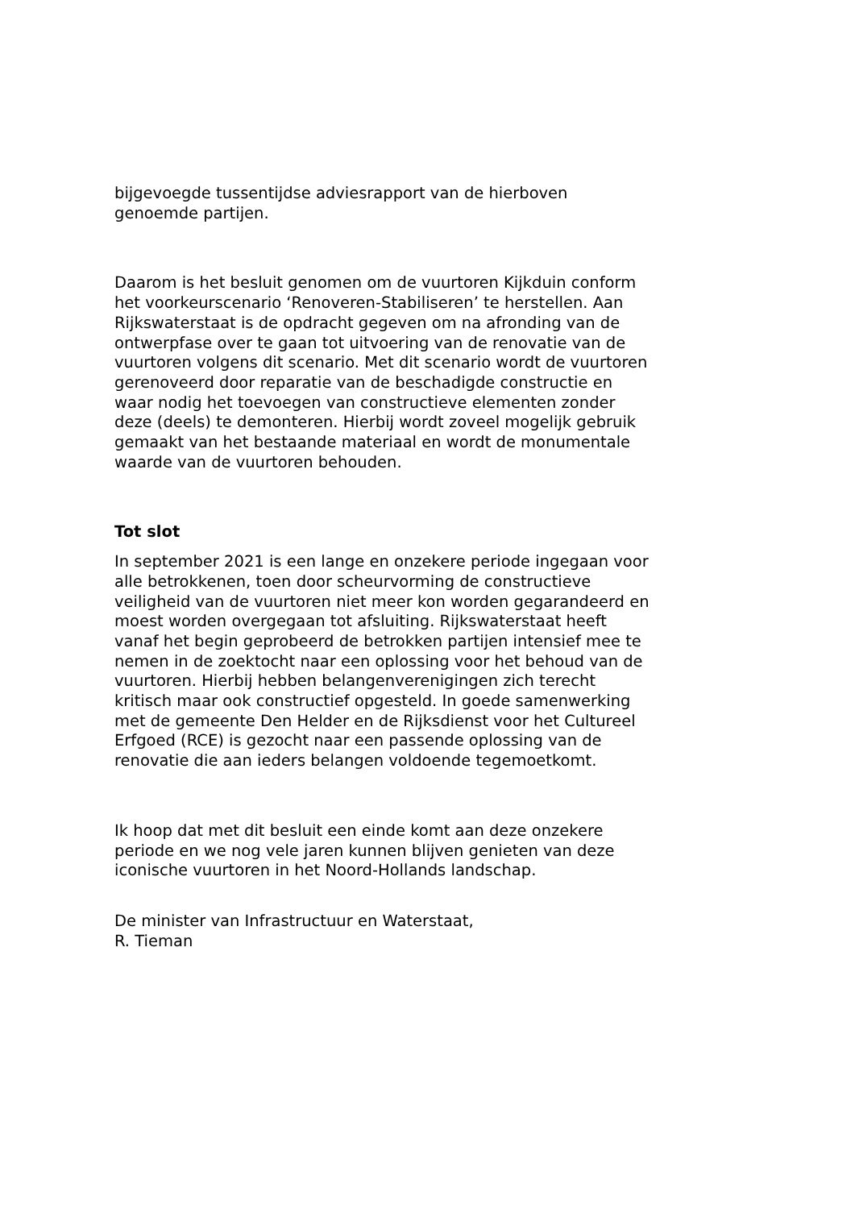bijgevoegde tussentijdse adviesrapport van de hierboven
genoemde partijen.
Daarom is het besluit genomen om de vuurtoren Kijkduin conform
het voorkeurscenario ‘Renoveren-Stabiliseren’ te herstellen. Aan
Rijkswaterstaat is de opdracht gegeven om na afronding van de
ontwerpfase over te gaan tot uitvoering van de renovatie van de
vuurtoren volgens dit scenario. Met dit scenario wordt de vuurtoren
gerenoveerd door reparatie van de beschadigde constructie en
waar nodig het toevoegen van constructieve elementen zonder
deze (deels) te demonteren. Hierbij wordt zoveel mogelijk gebruik
gemaakt van het bestaande materiaal en wordt de monumentale
waarde van de vuurtoren behouden.
Tot slot
In september 2021 is een lange en onzekere periode ingegaan voor
alle betrokkenen, toen door scheurvorming de constructieve
veiligheid van de vuurtoren niet meer kon worden gegarandeerd en
moest worden overgegaan tot afsluiting. Rijkswaterstaat heeft
vanaf het begin geprobeerd de betrokken partijen intensief mee te
nemen in de zoektocht naar een oplossing voor het behoud van de
vuurtoren. Hierbij hebben belangenverenigingen zich terecht
kritisch maar ook constructief opgesteld. In goede samenwerking
met de gemeente Den Helder en de Rijksdienst voor het Cultureel
Erfgoed (RCE) is gezocht naar een passende oplossing van de
renovatie die aan ieders belangen voldoende tegemoetkomt.
Ik hoop dat met dit besluit een einde komt aan deze onzekere
periode en we nog vele jaren kunnen blijven genieten van deze
iconische vuurtoren in het Noord-Hollands landschap.
De minister van Infrastructuur en Waterstaat,
R. Tieman